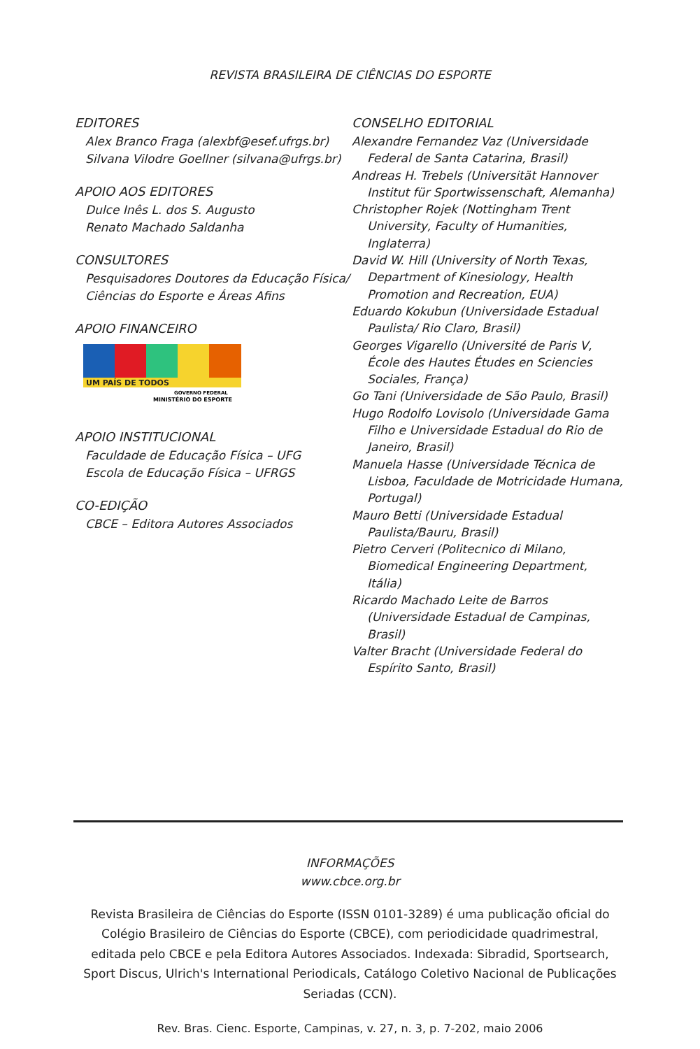REVISTA BRASILEIRA DE CIÊNCIAS DO ESPORTE
EDITORES
Alex Branco Fraga (alexbf@esef.ufrgs.br)
Silvana Vilodre Goellner (silvana@ufrgs.br)
APOIO AOS EDITORES
Dulce Inês L. dos S. Augusto
Renato Machado Saldanha
CONSULTORES
Pesquisadores Doutores da Educação Física/
Ciências do Esporte e Áreas Afins
APOIO FINANCEIRO
UM PAÍS DE TODOS
GOVERNO FEDERAL
MINISTÉRIO DO ESPORTE
APOIO INSTITUCIONAL
Faculdade de Educação Física – UFG
Escola de Educação Física – UFRGS
CO-EDIÇÃO
CBCE – Editora Autores Associados
CONSELHO EDITORIAL
Alexandre Fernandez Vaz (Universidade Federal de Santa Catarina, Brasil)
Andreas H. Trebels (Universität Hannover Institut für Sportwissenschaft, Alemanha)
Christopher Rojek (Nottingham Trent University, Faculty of Humanities, Inglaterra)
David W. Hill (University of North Texas, Department of Kinesiology, Health Promotion and Recreation, EUA)
Eduardo Kokubun (Universidade Estadual Paulista/ Rio Claro, Brasil)
Georges Vigarello (Université de Paris V, École des Hautes Études en Sciencies Sociales, França)
Go Tani (Universidade de São Paulo, Brasil)
Hugo Rodolfo Lovisolo (Universidade Gama Filho e Universidade Estadual do Rio de Janeiro, Brasil)
Manuela Hasse (Universidade Técnica de Lisboa, Faculdade de Motricidade Humana, Portugal)
Mauro Betti (Universidade Estadual Paulista/Bauru, Brasil)
Pietro Cerveri (Politecnico di Milano, Biomedical Engineering Department, Itália)
Ricardo Machado Leite de Barros (Universidade Estadual de Campinas, Brasil)
Valter Bracht (Universidade Federal do Espírito Santo, Brasil)
INFORMAÇÕES
www.cbce.org.br
Revista Brasileira de Ciências do Esporte (ISSN 0101-3289) é uma publicação oficial do Colégio Brasileiro de Ciências do Esporte (CBCE), com periodicidade quadrimestral, editada pelo CBCE e pela Editora Autores Associados. Indexada: Sibradid, Sportsearch, Sport Discus, Ulrich's International Periodicals, Catálogo Coletivo Nacional de Publicações Seriadas (CCN).
Rev. Bras. Cienc. Esporte, Campinas, v. 27, n. 3, p. 7-202, maio 2006